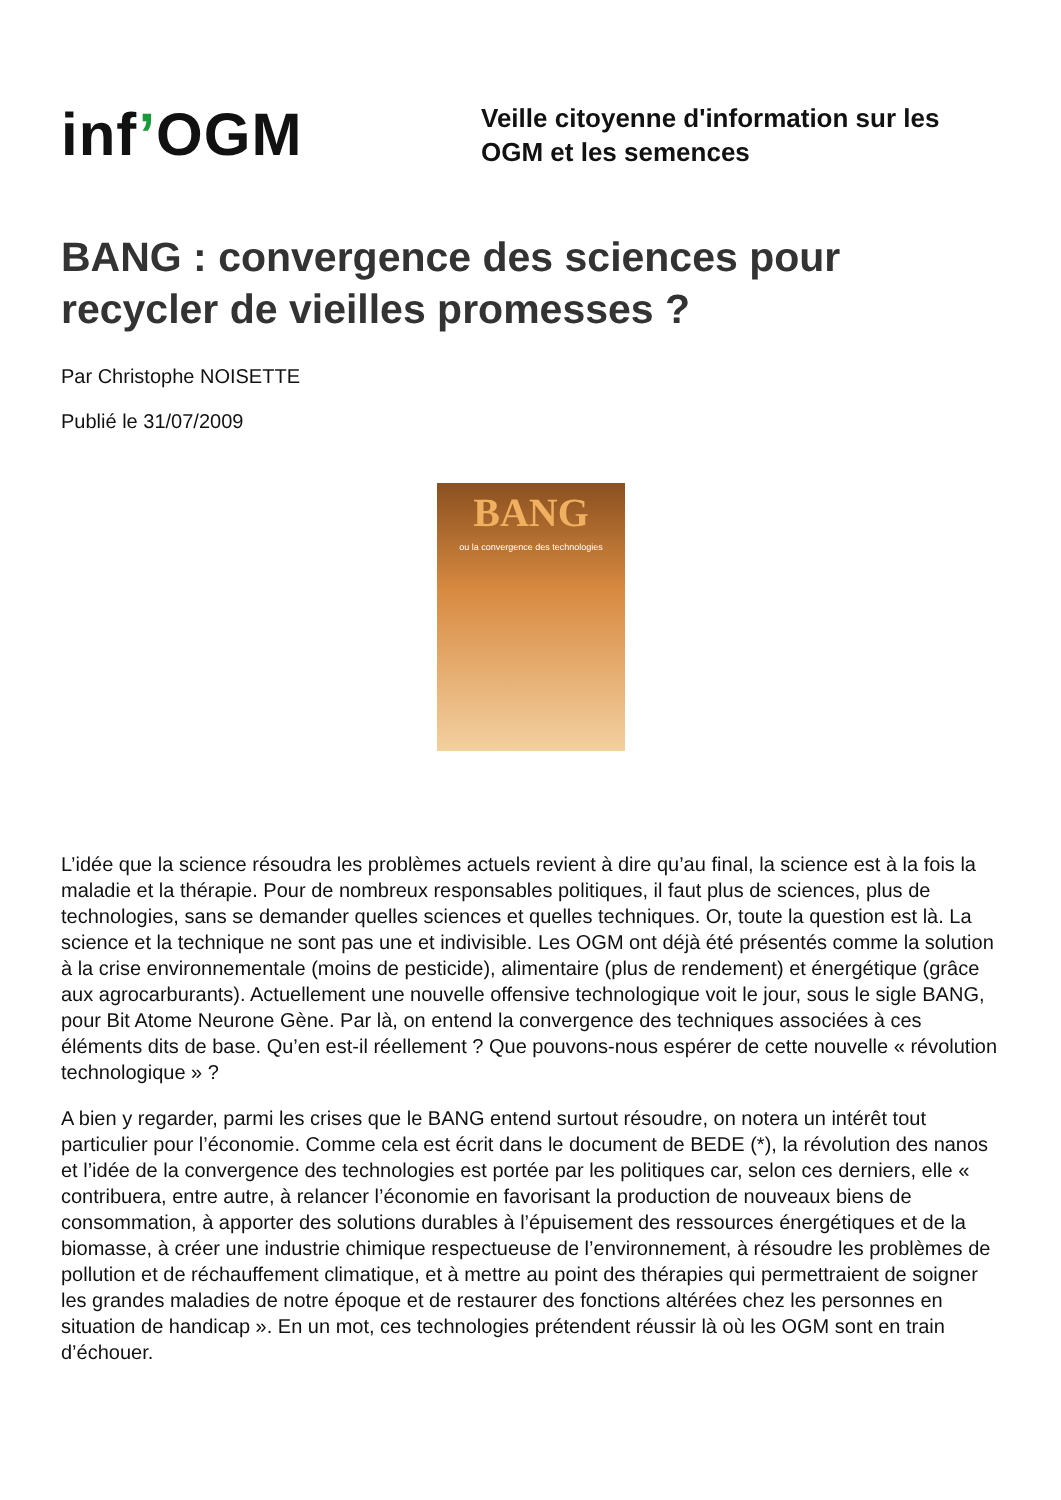inf’OGM
Veille citoyenne d'information sur les
OGM et les semences
BANG : convergence des sciences pour recycler de vieilles promesses ?
Par Christophe NOISETTE
Publié le 31/07/2009
BANG
ou la convergence des technologies
L’idée que la science résoudra les problèmes actuels revient à dire qu’au final, la science est à la fois la maladie et la thérapie. Pour de nombreux responsables politiques, il faut plus de sciences, plus de technologies, sans se demander quelles sciences et quelles techniques. Or, toute la question est là. La science et la technique ne sont pas une et indivisible. Les OGM ont déjà été présentés comme la solution à la crise environnementale (moins de pesticide), alimentaire (plus de rendement) et énergétique (grâce aux agrocarburants). Actuellement une nouvelle offensive technologique voit le jour, sous le sigle BANG, pour Bit Atome Neurone Gène. Par là, on entend la convergence des techniques associées à ces éléments dits de base. Qu’en est-il réellement ? Que pouvons-nous espérer de cette nouvelle « révolution technologique » ?
A bien y regarder, parmi les crises que le BANG entend surtout résoudre, on notera un intérêt tout particulier pour l’économie. Comme cela est écrit dans le document de BEDE (*), la révolution des nanos et l’idée de la convergence des technologies est portée par les politiques car, selon ces derniers, elle « contribuera, entre autre, à relancer l’économie en favorisant la production de nouveaux biens de consommation, à apporter des solutions durables à l’épuisement des ressources énergétiques et de la biomasse, à créer une industrie chimique respectueuse de l’environnement, à résoudre les problèmes de pollution et de réchauffement climatique, et à mettre au point des thérapies qui permettraient de soigner les grandes maladies de notre époque et de restaurer des fonctions altérées chez les personnes en situation de handicap ». En un mot, ces technologies prétendent réussir là où les OGM sont en train d’échouer.